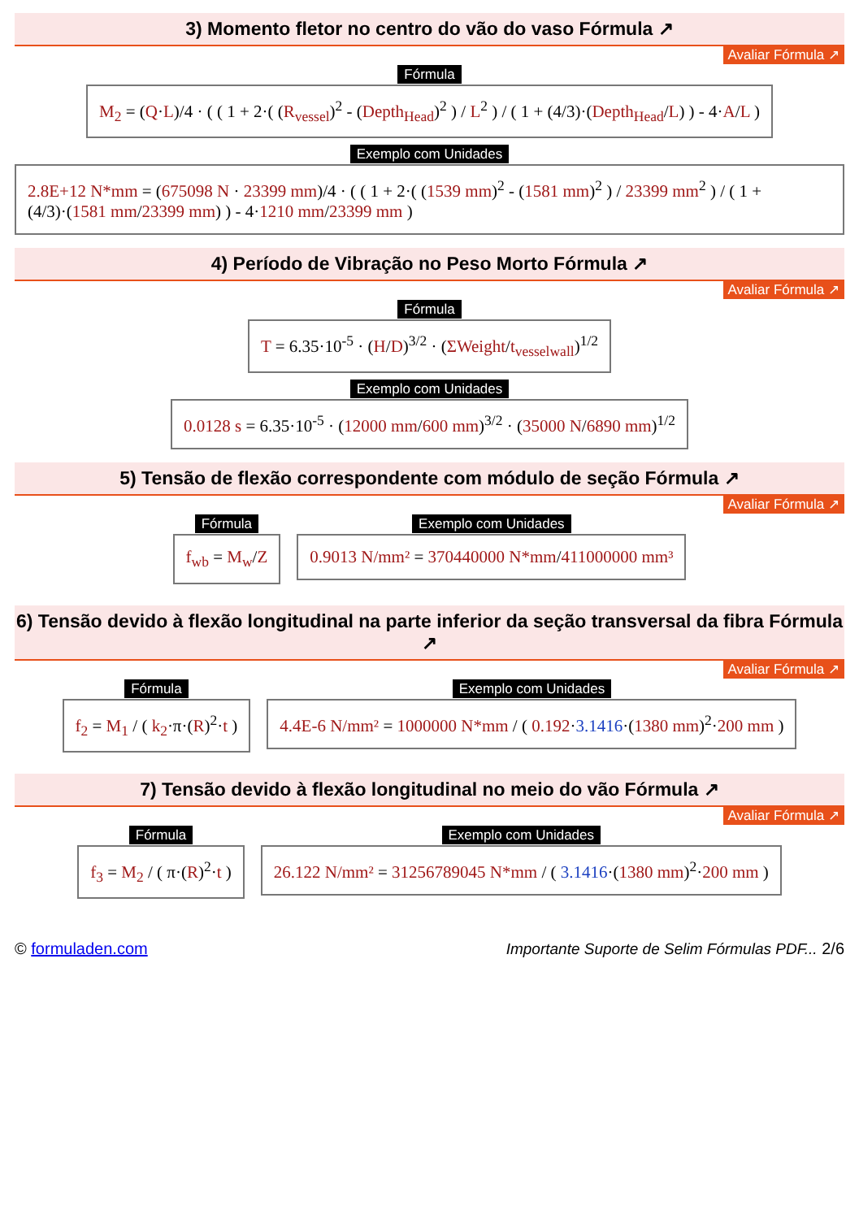3) Momento fletor no centro do vão do vaso Fórmula ↗
Avaliar Fórmula ↗
Fórmula
M<sub>2</sub> = (Q·L)/4 · ( ( 1 + 2·( (R<sub>vessel</sub>)<sup>2</sup> - (Depth<sub>Head</sub>)<sup>2</sup> ) / L<sup>2</sup> ) / ( 1 + (4/3)·(Depth<sub>Head</sub>/L) ) - 4·A/L )
Exemplo com Unidades
2.8E+12 N*mm = (675098 N · 23399 mm)/4 · ( ( 1 + 2·( (1539 mm)<sup>2</sup> - (1581 mm)<sup>2</sup> ) / 23399 mm<sup>2</sup> ) / ( 1 + (4/3)·(1581 mm/23399 mm) ) - 4·1210 mm/23399 mm )
4) Período de Vibração no Peso Morto Fórmula ↗
Avaliar Fórmula ↗
Fórmula
T = 6.35·10<sup>-5</sup> · (H/D)<sup>3/2</sup> · (ΣWeight/t<sub>vesselwall</sub>)<sup>1/2</sup>
Exemplo com Unidades
0.0128 s = 6.35·10<sup>-5</sup> · (12000 mm/600 mm)<sup>3/2</sup> · (35000 N/6890 mm)<sup>1/2</sup>
5) Tensão de flexão correspondente com módulo de seção Fórmula ↗
Avaliar Fórmula ↗
Fórmula
f<sub>wb</sub> = M<sub>w</sub>/Z
Exemplo com Unidades
0.9013 N/mm² = 370440000 N*mm/411000000 mm³
6) Tensão devido à flexão longitudinal na parte inferior da seção transversal da fibra Fórmula ↗
Avaliar Fórmula ↗
Fórmula
f<sub>2</sub> = M<sub>1</sub> / ( k<sub>2</sub>·π·(R)<sup>2</sup>·t )
Exemplo com Unidades
4.4E-6 N/mm² = 1000000 N*mm / ( 0.192·3.1416·(1380 mm)<sup>2</sup>·200 mm )
7) Tensão devido à flexão longitudinal no meio do vão Fórmula ↗
Avaliar Fórmula ↗
Fórmula
f<sub>3</sub> = M<sub>2</sub> / ( π·(R)<sup>2</sup>·t )
Exemplo com Unidades
26.122 N/mm² = 31256789045 N*mm / ( 3.1416·(1380 mm)<sup>2</sup>·200 mm )
© formuladen.com Importante Suporte de Selim Fórmulas PDF... 2/6